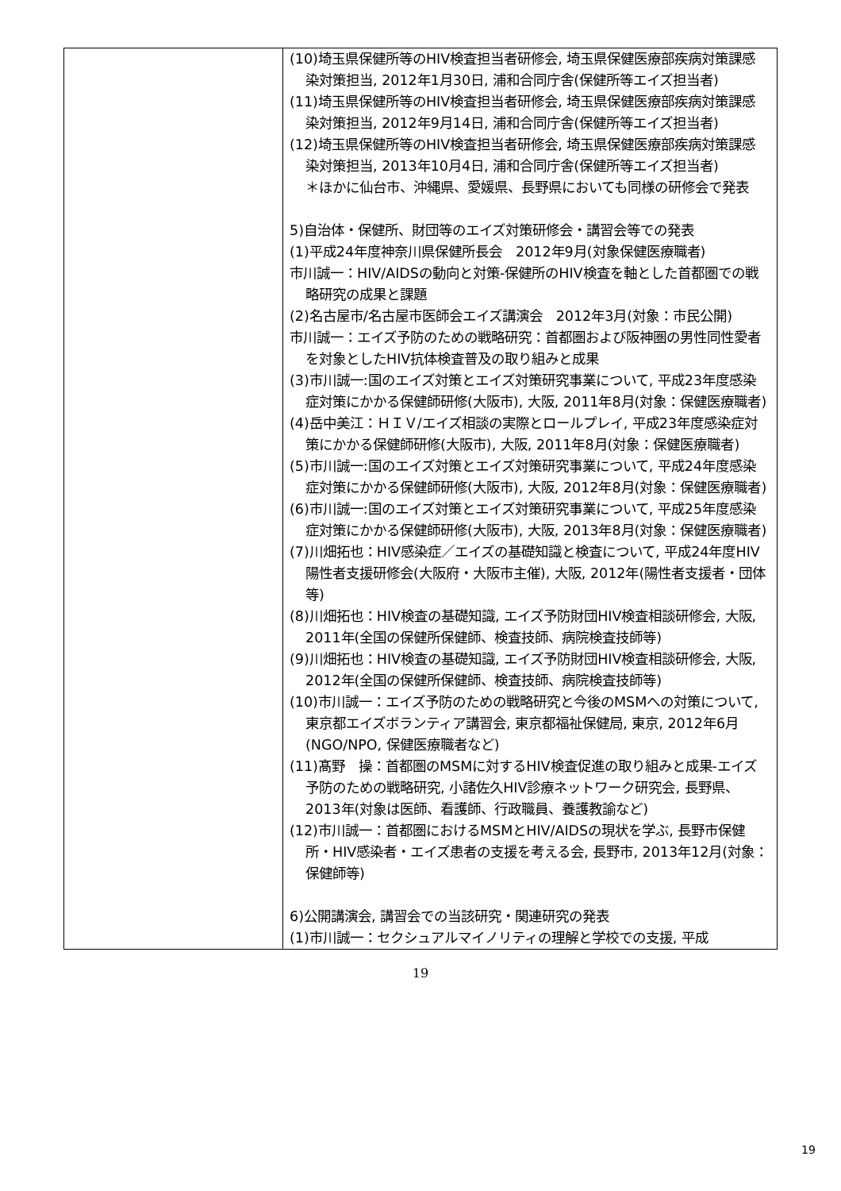| | (10)埼玉県保健所等のHIV検査担当者研修会, 埼玉県保健医療部疾病対策課感染対策担当, 2012年1月30日, 浦和合同庁舎(保健所等エイズ担当者) (11)埼玉県保健所等のHIV検査担当者研修会, 埼玉県保健医療部疾病対策課感染対策担当, 2012年9月14日, 浦和合同庁舎(保健所等エイズ担当者) (12)埼玉県保健所等のHIV検査担当者研修会, 埼玉県保健医療部疾病対策課感染対策担当, 2013年10月4日, 浦和合同庁舎(保健所等エイズ担当者) ＊ほかに仙台市、沖縄県、愛媛県、長野県においても同様の研修会で発表 5)自治体・保健所、財団等のエイズ対策研修会・講習会等での発表 (1)平成24年度神奈川県保健所長会 2012年9月(対象保健医療職者) 市川誠一：HIV/AIDSの動向と対策-保健所のHIV検査を軸とした首都圏での戦略研究の成果と課題 (2)名古屋市/名古屋市医師会エイズ講演会 2012年3月(対象：市民公開) 市川誠一：エイズ予防のための戦略研究：首都圏および阪神圏の男性同性愛者を対象としたHIV抗体検査普及の取り組みと成果 (3)市川誠一:国のエイズ対策とエイズ対策研究事業について, 平成23年度感染症対策にかかる保健師研修(大阪市), 大阪, 2011年8月(対象：保健医療職者) (4)岳中美江：ＨＩＶ/エイズ相談の実際とロールプレイ, 平成23年度感染症対策にかかる保健師研修(大阪市), 大阪, 2011年8月(対象：保健医療職者) (5)市川誠一:国のエイズ対策とエイズ対策研究事業について, 平成24年度感染症対策にかかる保健師研修(大阪市), 大阪, 2012年8月(対象：保健医療職者) (6)市川誠一:国のエイズ対策とエイズ対策研究事業について, 平成25年度感染症対策にかかる保健師研修(大阪市), 大阪, 2013年8月(対象：保健医療職者) (7)川畑拓也：HIV感染症／エイズの基礎知識と検査について, 平成24年度HIV陽性者支援研修会(大阪府・大阪市主催), 大阪, 2012年(陽性者支援者・団体等) (8)川畑拓也：HIV検査の基礎知識, エイズ予防財団HIV検査相談研修会, 大阪, 2011年(全国の保健所保健師、検査技師、病院検査技師等) (9)川畑拓也：HIV検査の基礎知識, エイズ予防財団HIV検査相談研修会, 大阪, 2012年(全国の保健所保健師、検査技師、病院検査技師等) (10)市川誠一：エイズ予防のための戦略研究と今後のMSMへの対策について, 東京都エイズボランティア講習会, 東京都福祉保健局, 東京, 2012年6月 (NGO/NPO, 保健医療職者など) (11)髙野 操：首都圏のMSMに対するHIV検査促進の取り組みと成果-エイズ予防のための戦略研究, 小諸佐久HIV診療ネットワーク研究会, 長野県、2013年(対象は医師、看護師、行政職員、養護教諭など) (12)市川誠一：首都圏におけるMSMとHIV/AIDSの現状を学ぶ, 長野市保健所・HIV感染者・エイズ患者の支援を考える会, 長野市, 2013年12月(対象：保健師等) 6)公開講演会, 講習会での当該研究・関連研究の発表 (1)市川誠一：セクシュアルマイノリティの理解と学校での支援, 平成 |
19
19